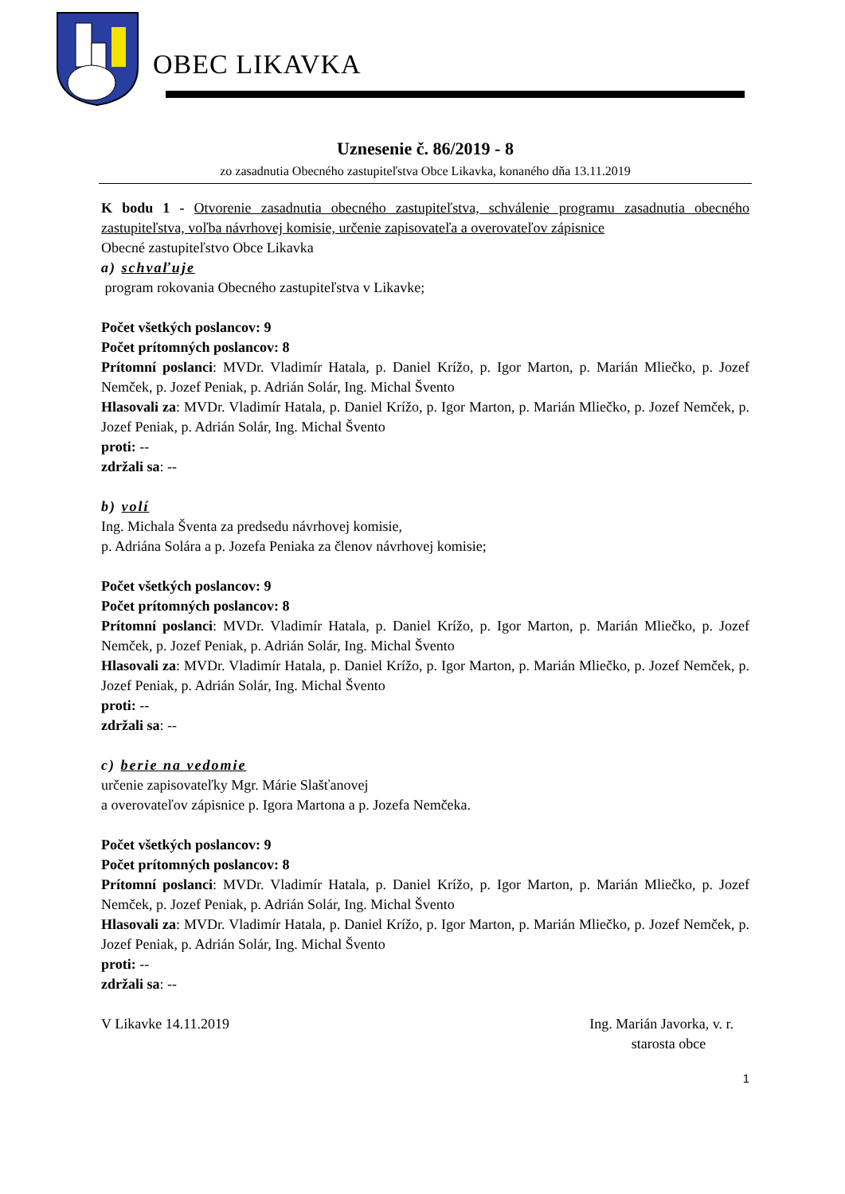OBEC LIKAVKA
Uznesenie č. 86/2019 - 8
zo zasadnutia Obecného zastupiteľstva Obce Likavka, konaného dňa 13.11.2019
K bodu 1 - Otvorenie zasadnutia obecného zastupiteľstva, schválenie programu zasadnutia obecného zastupiteľstva, voľba návrhovej komisie, určenie zapisovateľa a overovateľov zápisnice
Obecné zastupiteľstvo Obce Likavka
a) schvaľuje
program rokovania Obecného zastupiteľstva v Likavke;
Počet všetkých poslancov: 9
Počet prítomných poslancov: 8
Prítomní poslanci: MVDr. Vladimír Hatala, p. Daniel Krížo, p. Igor Marton, p. Marián Mliečko, p. Jozef Nemček, p. Jozef Peniak, p. Adrián Solár, Ing. Michal Švento
Hlasovali za: MVDr. Vladimír Hatala, p. Daniel Krížo, p. Igor Marton, p. Marián Mliečko, p. Jozef Nemček, p. Jozef Peniak, p. Adrián Solár, Ing. Michal Švento
proti: --
zdržali sa: --
b) volí
Ing. Michala Šventa za predsedu návrhovej komisie,
p. Adriána Solára a p. Jozefa Peniaka za členov návrhovej komisie;
Počet všetkých poslancov: 9
Počet prítomných poslancov: 8
Prítomní poslanci: MVDr. Vladimír Hatala, p. Daniel Krížo, p. Igor Marton, p. Marián Mliečko, p. Jozef Nemček, p. Jozef Peniak, p. Adrián Solár, Ing. Michal Švento
Hlasovali za: MVDr. Vladimír Hatala, p. Daniel Krížo, p. Igor Marton, p. Marián Mliečko, p. Jozef Nemček, p. Jozef Peniak, p. Adrián Solár, Ing. Michal Švento
proti: --
zdržali sa: --
c) berie na vedomie
určenie zapisovateľky Mgr. Márie Slašťanovej
a overovateľov zápisnice p. Igora Martona a p. Jozefa Nemčeka.
Počet všetkých poslancov: 9
Počet prítomných poslancov: 8
Prítomní poslanci: MVDr. Vladimír Hatala, p. Daniel Krížo, p. Igor Marton, p. Marián Mliečko, p. Jozef Nemček, p. Jozef Peniak, p. Adrián Solár, Ing. Michal Švento
Hlasovali za: MVDr. Vladimír Hatala, p. Daniel Krížo, p. Igor Marton, p. Marián Mliečko, p. Jozef Nemček, p. Jozef Peniak, p. Adrián Solár, Ing. Michal Švento
proti: --
zdržali sa: --
V Likavke 14.11.2019 Ing. Marián Javorka, v. r.
starosta obce
1